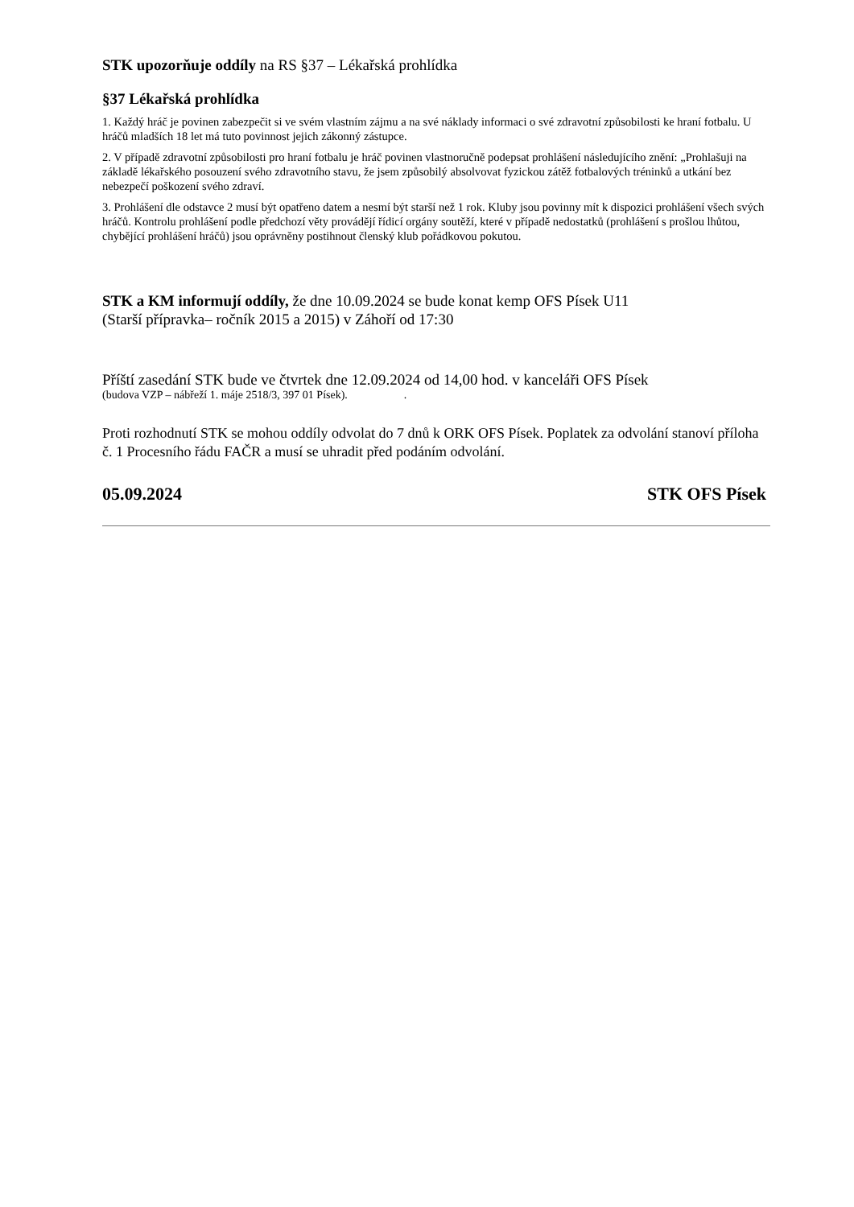STK upozorňuje oddíly na RS §37 – Lékařská prohlídka
§37 Lékařská prohlídka
1. Každý hráč je povinen zabezpečit si ve svém vlastním zájmu a na své náklady informaci o své zdravotní způsobilosti ke hraní fotbalu. U hráčů mladších 18 let má tuto povinnost jejich zákonný zástupce.
2. V případě zdravotní způsobilosti pro hraní fotbalu je hráč povinen vlastnoručně podepsat prohlášení následujícího znění: „Prohlašuji na základě lékařského posouzení svého zdravotního stavu, že jsem způsobilý absolvovat fyzickou zátěž fotbalových tréninků a utkání bez nebezpečí poškození svého zdraví.
3. Prohlášení dle odstavce 2 musí být opatřeno datem a nesmí být starší než 1 rok. Kluby jsou povinny mít k dispozici prohlášení všech svých hráčů. Kontrolu prohlášení podle předchozí věty provádějí řídicí orgány soutěží, které v případě nedostatků (prohlášení s prošlou lhůtou, chybějící prohlášení hráčů) jsou oprávněny postihnout členský klub pořádkovou pokutou.
STK a KM informují oddíly, že dne 10.09.2024 se bude konat kemp OFS Písek U11
(Starší přípravka– ročník 2015 a 2015) v Záhoří od 17:30
Příští zasedání STK bude ve čtvrtek dne 12.09.2024 od 14,00 hod. v kanceláři OFS Písek
(budova VZP – nábřeží 1. máje 2518/3, 397 01 Písek). .
Proti rozhodnutí STK se mohou oddíly odvolat do 7 dnů k ORK OFS Písek. Poplatek za odvolání stanoví příloha č. 1 Procesního řádu FAČR a musí se uhradit před podáním odvolání.
05.09.2024 STK OFS Písek